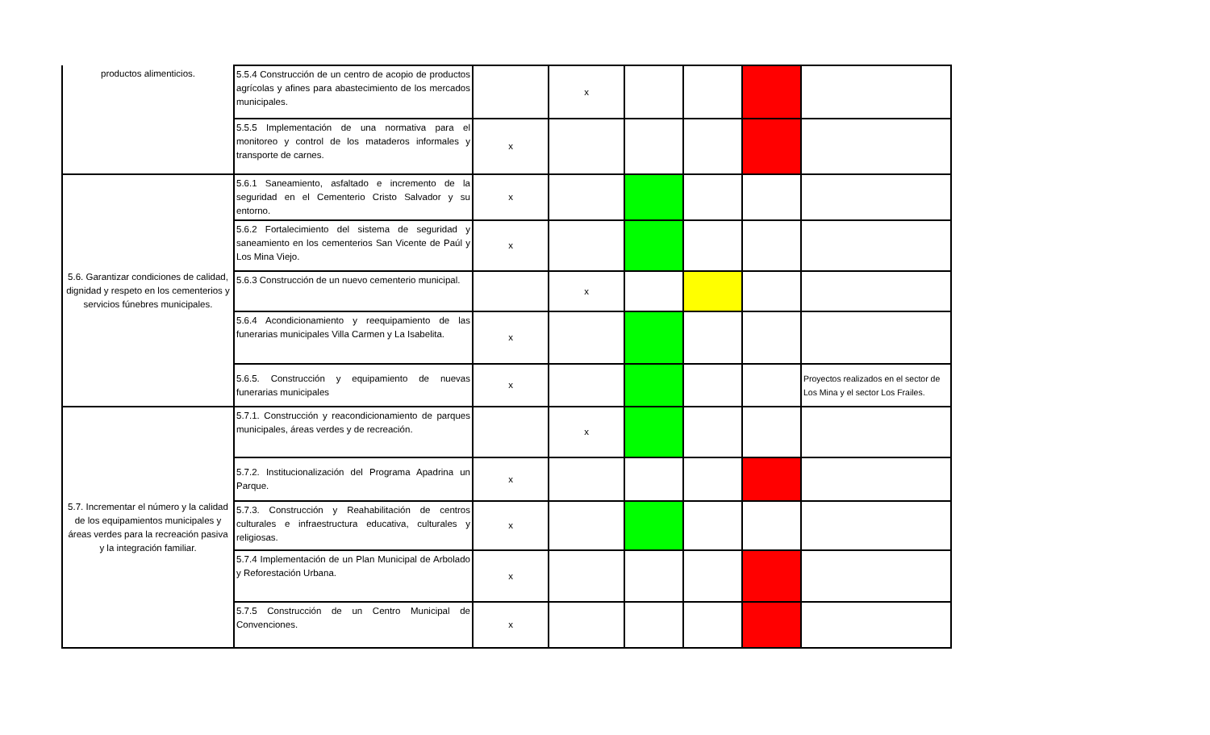| productos alimenticios. | 5.5.4 Construcción de un centro de acopio de productos agrícolas y afines para abastecimiento de los mercados municipales. | | x | | | | |
| | 5.5.5 Implementación de una normativa para el monitoreo y control de los mataderos informales y transporte de carnes. | x | | | | | |
| 5.6. Garantizar condiciones de calidad, dignidad y respeto en los cementerios y servicios fúnebres municipales. | 5.6.1 Saneamiento, asfaltado e incremento de la seguridad en el Cementerio Cristo Salvador y su entorno. | x | | | | | |
| | 5.6.2 Fortalecimiento del sistema de seguridad y saneamiento en los cementerios San Vicente de Paúl y Los Mina Viejo. | x | | | | | |
| | 5.6.3 Construcción de un nuevo cementerio municipal. | | x | | | | |
| | 5.6.4 Acondicionamiento y reequipamiento de las funerarias municipales Villa Carmen y La Isabelita. | x | | | | | |
| | 5.6.5. Construcción y equipamiento de nuevas funerarias municipales | x | | | | | Proyectos realizados en el sector de Los Mina y el sector Los Frailes. |
| 5.7. Incrementar el número y la calidad de los equipamientos municipales y áreas verdes para la recreación pasiva y la integración familiar. | 5.7.1. Construcción y reacondicionamiento de parques municipales, áreas verdes y de recreación. | | x | | | | |
| | 5.7.2. Institucionalización del Programa Apadrina un Parque. | x | | | | | |
| | 5.7.3. Construcción y Reahabilitación de centros culturales e infraestructura educativa, culturales y religiosas. | x | | | | | |
| | 5.7.4 Implementación de un Plan Municipal de Arbolado y Reforestación Urbana. | x | | | | | |
| | 5.7.5 Construcción de un Centro Municipal de Convenciones. | x | | | | | |